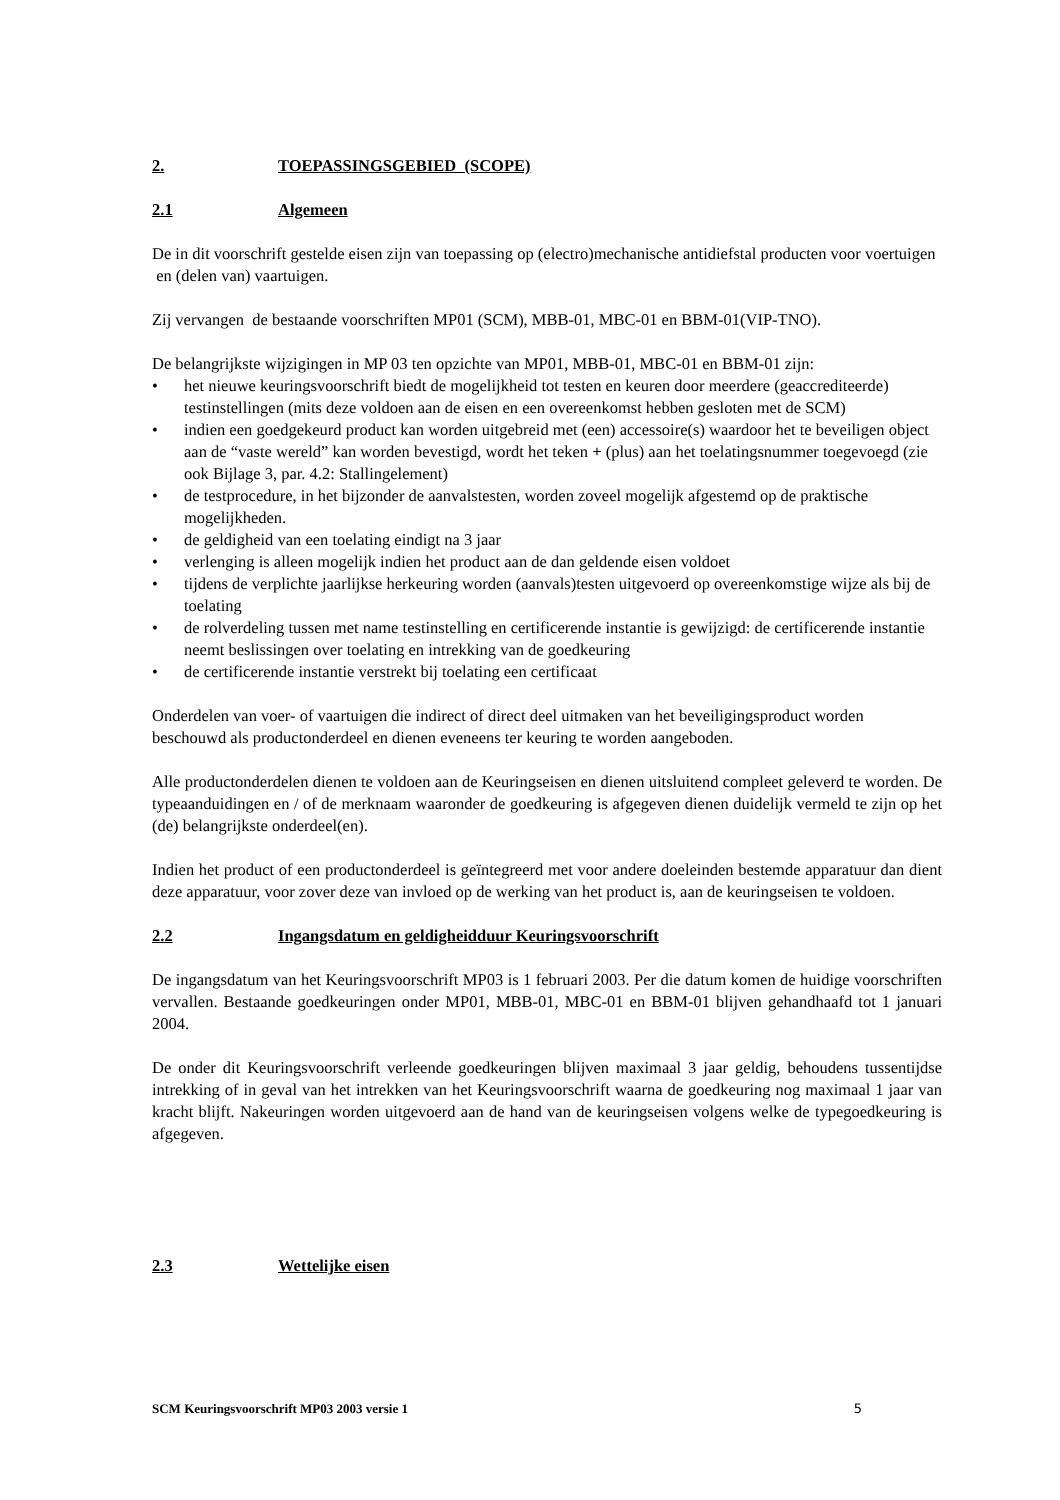2. TOEPASSINGSGEBIED (SCOPE)
2.1 Algemeen
De in dit voorschrift gestelde eisen zijn van toepassing op (electro)mechanische antidiefstal producten voor voertuigen en (delen van) vaartuigen.
Zij vervangen de bestaande voorschriften MP01 (SCM), MBB-01, MBC-01 en BBM-01(VIP-TNO).
De belangrijkste wijzigingen in MP 03 ten opzichte van MP01, MBB-01, MBC-01 en BBM-01 zijn:
• het nieuwe keuringsvoorschrift biedt de mogelijkheid tot testen en keuren door meerdere (geaccrediteerde) testinstellingen (mits deze voldoen aan de eisen en een overeenkomst hebben gesloten met de SCM)
• indien een goedgekeurd product kan worden uitgebreid met (een) accessoire(s) waardoor het te beveiligen object aan de “vaste wereld” kan worden bevestigd, wordt het teken + (plus) aan het toelatingsnummer toegevoegd (zie ook Bijlage 3, par. 4.2: Stallingelement)
• de testprocedure, in het bijzonder de aanvalstesten, worden zoveel mogelijk afgestemd op de praktische mogelijkheden.
• de geldigheid van een toelating eindigt na 3 jaar
• verlenging is alleen mogelijk indien het product aan de dan geldende eisen voldoet
• tijdens de verplichte jaarlijkse herkeuring worden (aanvals)testen uitgevoerd op overeenkomstige wijze als bij de toelating
• de rolverdeling tussen met name testinstelling en certificerende instantie is gewijzigd: de certificerende instantie neemt beslissingen over toelating en intrekking van de goedkeuring
• de certificerende instantie verstrekt bij toelating een certificaat
Onderdelen van voer- of vaartuigen die indirect of direct deel uitmaken van het beveiligingsproduct worden beschouwd als productonderdeel en dienen eveneens ter keuring te worden aangeboden.
Alle productonderdelen dienen te voldoen aan de Keuringseisen en dienen uitsluitend compleet geleverd te worden. De typeaanduidingen en / of de merknaam waaronder de goedkeuring is afgegeven dienen duidelijk vermeld te zijn op het (de) belangrijkste onderdeel(en).
Indien het product of een productonderdeel is geïntegreerd met voor andere doeleinden bestemde apparatuur dan dient deze apparatuur, voor zover deze van invloed op de werking van het product is, aan de keuringseisen te voldoen.
2.2 Ingangsdatum en geldigheidduur Keuringsvoorschrift
De ingangsdatum van het Keuringsvoorschrift MP03 is 1 februari 2003. Per die datum komen de huidige voorschriften vervallen. Bestaande goedkeuringen onder MP01, MBB-01, MBC-01 en BBM-01 blijven gehandhaafd tot 1 januari 2004.
De onder dit Keuringsvoorschrift verleende goedkeuringen blijven maximaal 3 jaar geldig, behoudens tussentijdse intrekking of in geval van het intrekken van het Keuringsvoorschrift waarna de goedkeuring nog maximaal 1 jaar van kracht blijft. Nakeuringen worden uitgevoerd aan de hand van de keuringseisen volgens welke de typegoedkeuring is afgegeven.
2.3 Wettelijke eisen
SCM Keuringsvoorschrift MP03 2003 versie 1 5